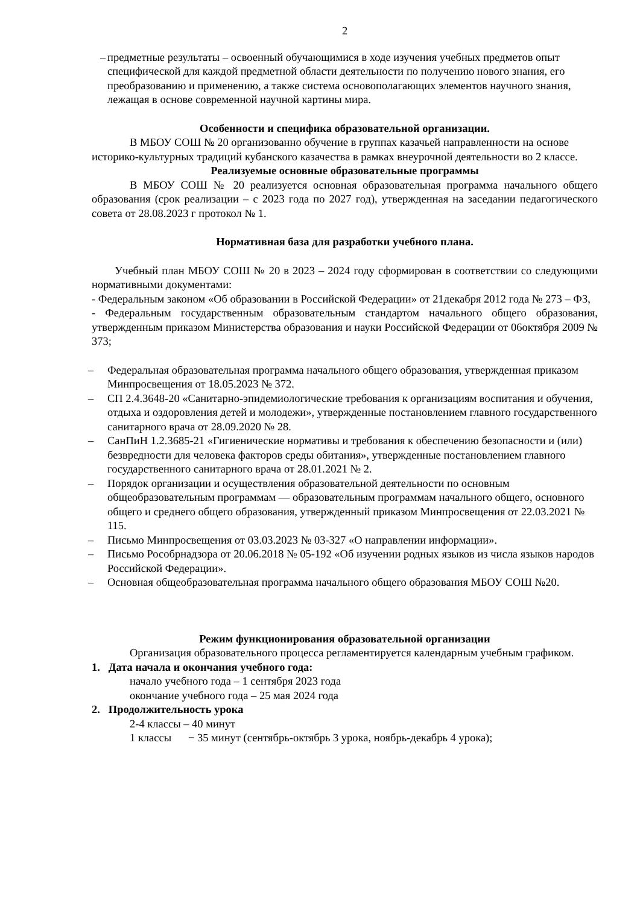2
– предметные результаты – освоенный обучающимися в ходе изучения учебных предметов опыт специфической для каждой предметной области деятельности по получению нового знания, его преобразованию и применению, а также система основополагающих элементов научного знания, лежащая в основе современной научной картины мира.
Особенности и специфика образовательной организации.
В МБОУ СОШ № 20 организованно обучение в группах казачьей направленности на основе историко-культурных традиций кубанского казачества в рамках внеурочной деятельности во 2 классе.
Реализуемые основные образовательные программы
В МБОУ СОШ № 20 реализуется основная образовательная программа начального общего образования (срок реализации – с 2023 года по 2027 год), утвержденная на заседании педагогического совета от 28.08.2023 г протокол № 1.
Нормативная база для разработки учебного плана.
Учебный план МБОУ СОШ № 20 в 2023 – 2024 году сформирован в соответствии со следующими нормативными документами:
- Федеральным законом «Об образовании в Российской Федерации» от 21декабря 2012 года № 273 – ФЗ,
- Федеральным государственным образовательным стандартом начального общего образования, утвержденным приказом Министерства образования и науки Российской Федерации от 06октября 2009 № 373;
– Федеральная образовательная программа начального общего образования, утвержденная приказом Минпросвещения от 18.05.2023 № 372.
– СП 2.4.3648-20 «Санитарно-эпидемиологические требования к организациям воспитания и обучения, отдыха и оздоровления детей и молодежи», утвержденные постановлением главного государственного санитарного врача от 28.09.2020 № 28.
– СанПиН 1.2.3685-21 «Гигиенические нормативы и требования к обеспечению безопасности и (или) безвредности для человека факторов среды обитания», утвержденные постановлением главного государственного санитарного врача от 28.01.2021 № 2.
– Порядок организации и осуществления образовательной деятельности по основным общеобразовательным программам — образовательным программам начального общего, основного общего и среднего общего образования, утвержденный приказом Минпросвещения от 22.03.2021 № 115.
– Письмо Минпросвещения от 03.03.2023 № 03-327 «О направлении информации».
– Письмо Рособрнадзора от 20.06.2018 № 05-192 «Об изучении родных языков из числа языков народов Российской Федерации».
– Основная общеобразовательная программа начального общего образования МБОУ СОШ №20.
Режим функционирования образовательной организации
Организация образовательного процесса регламентируется календарным учебным графиком.
1. Дата начала и окончания учебного года:
начало учебного года – 1 сентября 2023 года
окончание учебного года – 25 мая 2024 года
2. Продолжительность урока
2-4 классы – 40 минут
1 классы − 35 минут (сентябрь-октябрь 3 урока, ноябрь-декабрь 4 урока);